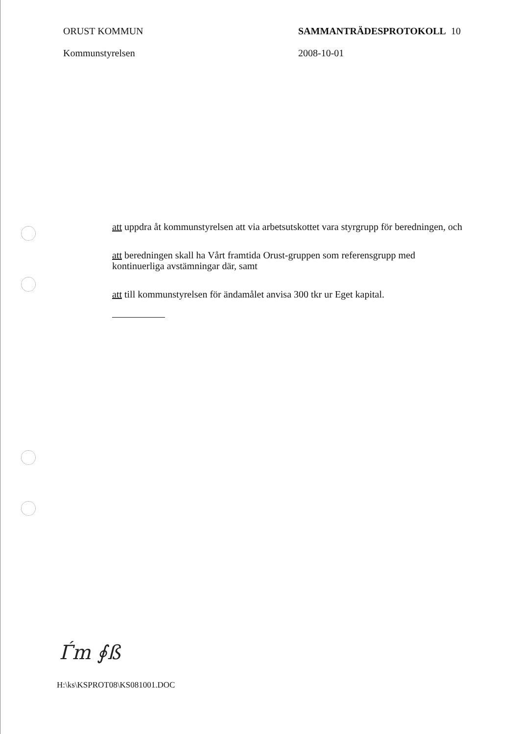ORUST KOMMUN
Kommunstyrelsen
SAMMANTRÄDESPROTOKOLL 10
2008-10-01
att uppdra åt kommunstyrelsen att via arbetsutskottet vara styrgrupp för beredningen, och
att beredningen skall ha Vårt framtida Orust-gruppen som referensgrupp med kontinuerliga avstämningar där, samt
att till kommunstyrelsen för ändamålet anvisa 300 tkr ur Eget kapital.
Ѓm ∮ß
H:\ks\KSPROT08\KS081001.DOC